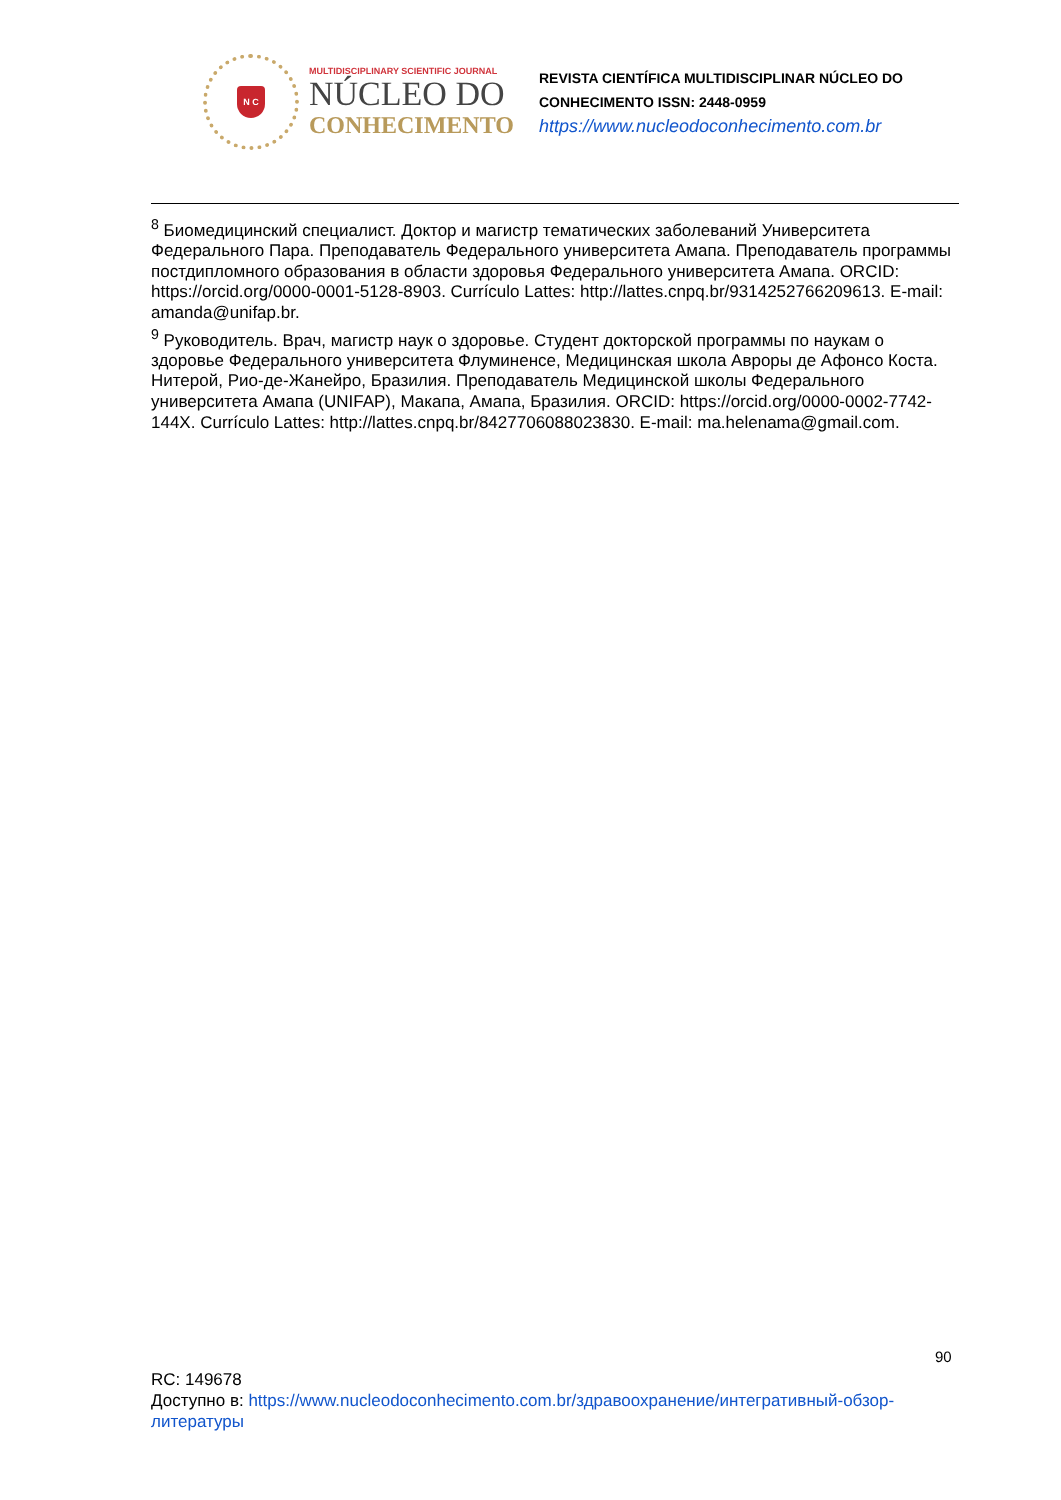N C
MULTIDISCIPLINARY SCIENTIFIC JOURNAL
NÚCLEO DO
CONHECIMENTO
REVISTA CIENTÍFICA MULTIDISCIPLINAR NÚCLEO DO
CONHECIMENTO ISSN: 2448-0959
https://www.nucleodoconhecimento.com.br
<sup>8</sup> Биомедицинский специалист. Доктор и магистр тематических заболеваний Университета Федерального Пара. Преподаватель Федерального университета Амапа. Преподаватель программы постдипломного образования в области здоровья Федерального университета Амапа. ORCID: https://orcid.org/0000-0001-5128-8903. Currículo Lattes: http://lattes.cnpq.br/9314252766209613. E-mail: amanda@unifap.br.
<sup>9</sup> Руководитель. Врач, магистр наук о здоровье. Студент докторской программы по наукам о здоровье Федерального университета Флуминенсе, Медицинская школа Авроры де Афонсо Коста. Нитерой, Рио-де-Жанейро, Бразилия. Преподаватель Медицинской школы Федерального университета Амапа (UNIFAP), Макапа, Амапа, Бразилия. ORCID: https://orcid.org/0000-0002-7742-144X. Currículo Lattes: http://lattes.cnpq.br/8427706088023830. E-mail: ma.helenama@gmail.com.
90
RC: 149678
Доступно в: https://www.nucleodoconhecimento.com.br/здравоохранение/интегративный-обзор-литературы